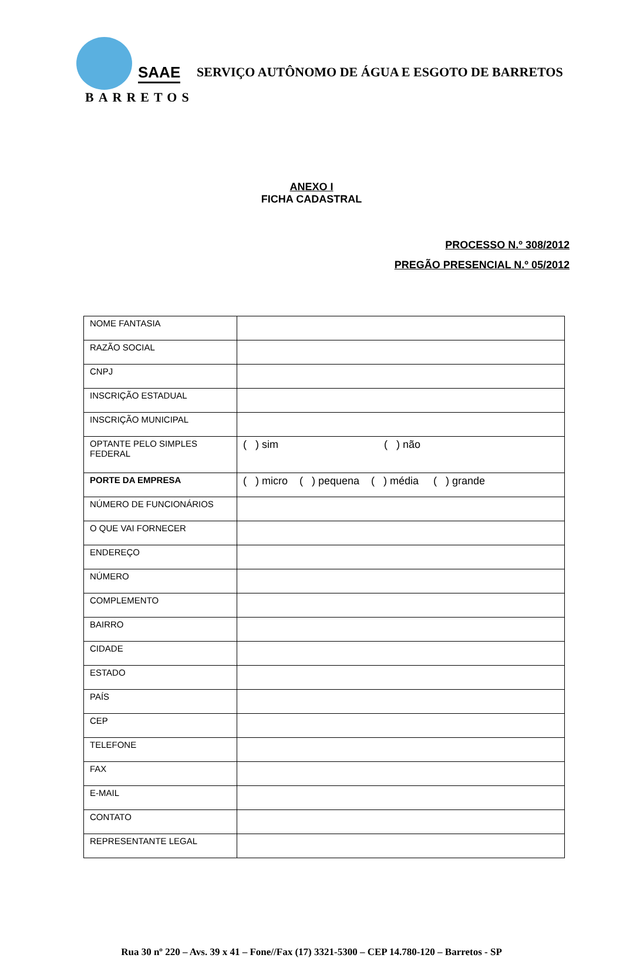SAAE
BARRETOS
SERVIÇO AUTÔNOMO DE ÁGUA E ESGOTO DE BARRETOS
ANEXO I
FICHA CADASTRAL
PROCESSO N.º 308/2012
PREGÃO PRESENCIAL N.º 05/2012
| NOME FANTASIA | |
| RAZÃO SOCIAL | |
| CNPJ | |
| INSCRIÇÃO ESTADUAL | |
| INSCRIÇÃO MUNICIPAL | |
| OPTANTE PELO SIMPLES FEDERAL | ( ) sim ( ) não |
| PORTE DA EMPRESA | ( ) micro ( ) pequena ( ) média ( ) grande |
| NÚMERO DE FUNCIONÁRIOS | |
| O QUE VAI FORNECER | |
| ENDEREÇO | |
| NÚMERO | |
| COMPLEMENTO | |
| BAIRRO | |
| CIDADE | |
| ESTADO | |
| PAÍS | |
| CEP | |
| TELEFONE | |
| FAX | |
| E-MAIL | |
| CONTATO | |
| REPRESENTANTE LEGAL | |
Rua 30 nº 220 – Avs. 39 x 41 – Fone//Fax (17) 3321-5300 – CEP 14.780-120 – Barretos - SP